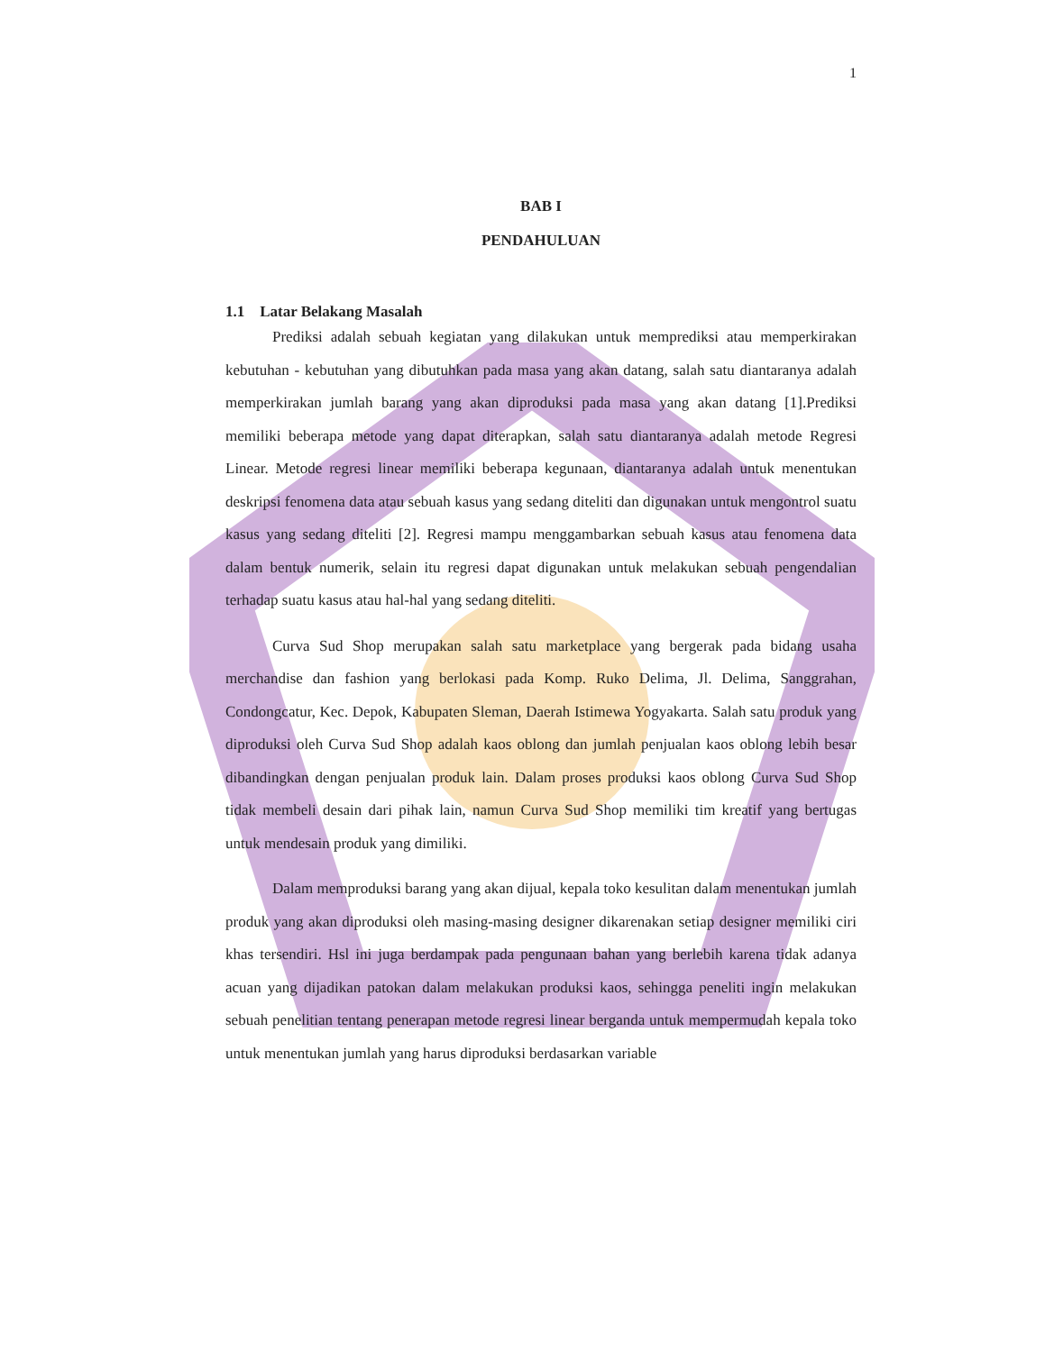1
BAB I
PENDAHULUAN
1.1 Latar Belakang Masalah
Prediksi adalah sebuah kegiatan yang dilakukan untuk memprediksi atau memperkirakan kebutuhan - kebutuhan yang dibutuhkan pada masa yang akan datang, salah satu diantaranya adalah memperkirakan jumlah barang yang akan diproduksi pada masa yang akan datang [1].Prediksi memiliki beberapa metode yang dapat diterapkan, salah satu diantaranya adalah metode Regresi Linear. Metode regresi linear memiliki beberapa kegunaan, diantaranya adalah untuk menentukan deskripsi fenomena data atau sebuah kasus yang sedang diteliti dan digunakan untuk mengontrol suatu kasus yang sedang diteliti [2]. Regresi mampu menggambarkan sebuah kasus atau fenomena data dalam bentuk numerik, selain itu regresi dapat digunakan untuk melakukan sebuah pengendalian terhadap suatu kasus atau hal-hal yang sedang diteliti.
Curva Sud Shop merupakan salah satu marketplace yang bergerak pada bidang usaha merchandise dan fashion yang berlokasi pada Komp. Ruko Delima, Jl. Delima, Sanggrahan, Condongcatur, Kec. Depok, Kabupaten Sleman, Daerah Istimewa Yogyakarta. Salah satu produk yang diproduksi oleh Curva Sud Shop adalah kaos oblong dan jumlah penjualan kaos oblong lebih besar dibandingkan dengan penjualan produk lain. Dalam proses produksi kaos oblong Curva Sud Shop tidak membeli desain dari pihak lain, namun Curva Sud Shop memiliki tim kreatif yang bertugas untuk mendesain produk yang dimiliki.
Dalam memproduksi barang yang akan dijual, kepala toko kesulitan dalam menentukan jumlah produk yang akan diproduksi oleh masing-masing designer dikarenakan setiap designer memiliki ciri khas tersendiri. Hsl ini juga berdampak pada pengunaan bahan yang berlebih karena tidak adanya acuan yang dijadikan patokan dalam melakukan produksi kaos, sehingga peneliti ingin melakukan sebuah penelitian tentang penerapan metode regresi linear berganda untuk mempermudah kepala toko untuk menentukan jumlah yang harus diproduksi berdasarkan variable